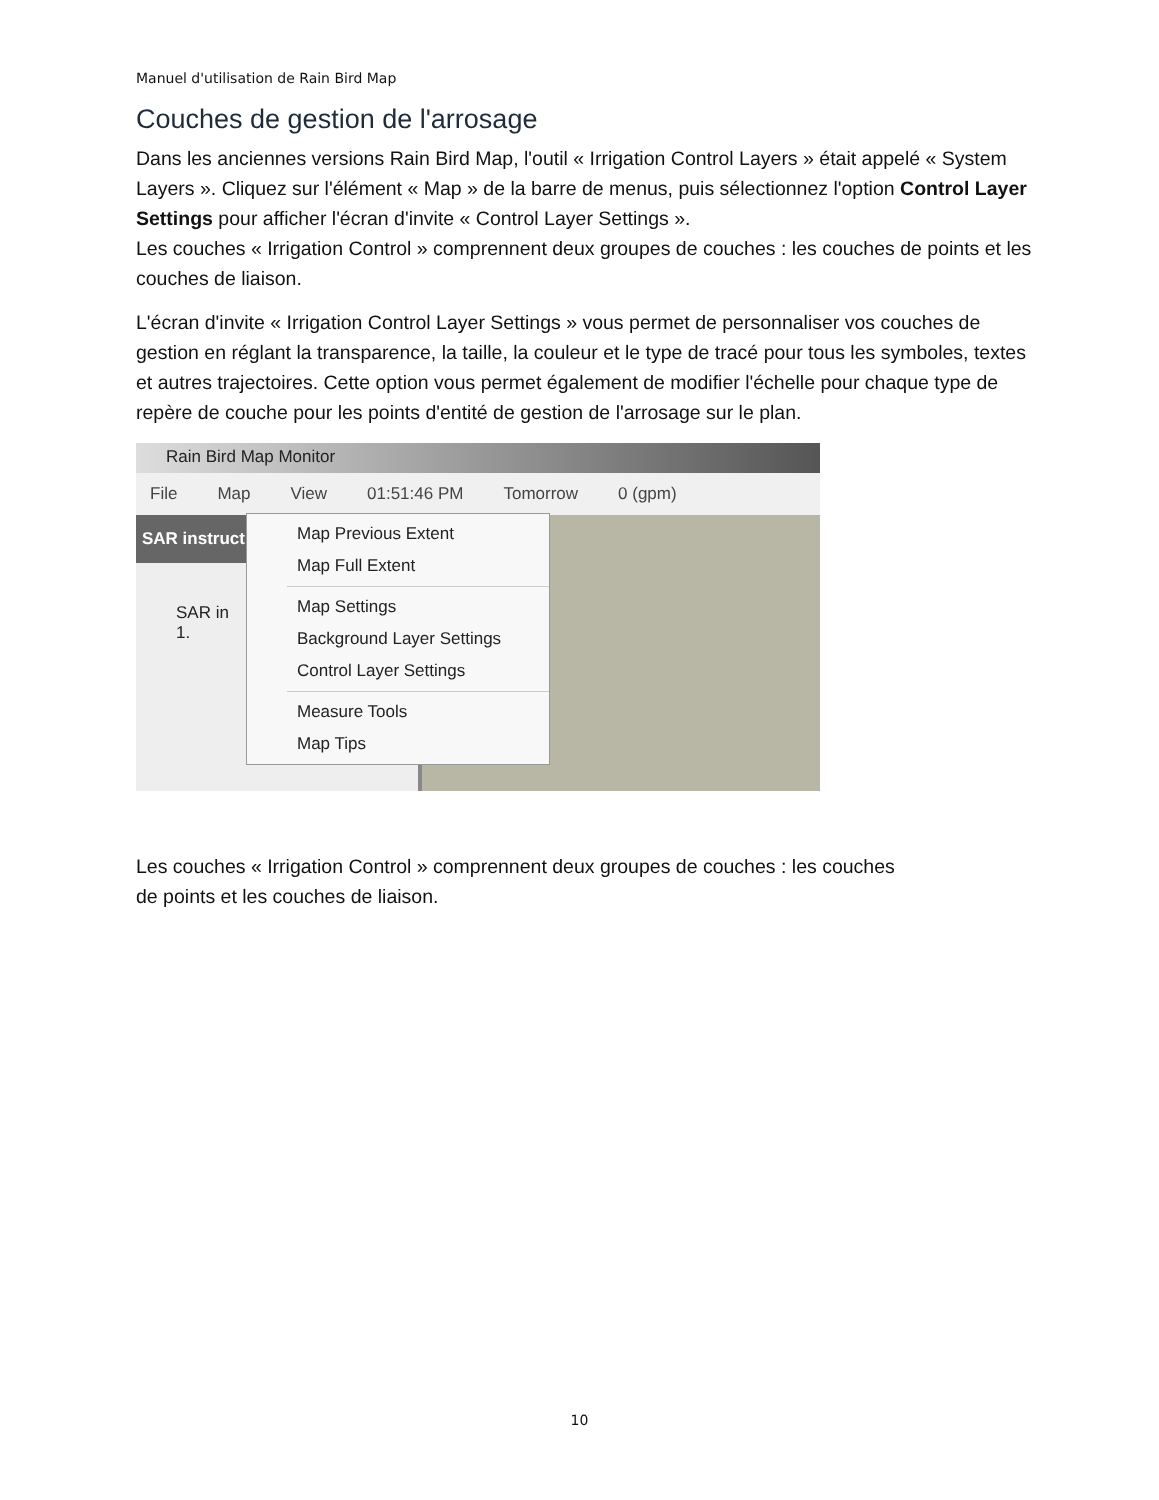Manuel d'utilisation de Rain Bird Map
Couches de gestion de l'arrosage
Dans les anciennes versions Rain Bird Map, l'outil « Irrigation Control Layers » était appelé « System Layers ». Cliquez sur l'élément « Map » de la barre de menus, puis sélectionnez l'option Control Layer Settings pour afficher l'écran d'invite « Control Layer Settings ».
Les couches « Irrigation Control » comprennent deux groupes de couches : les couches de points et les couches de liaison.
L'écran d'invite « Irrigation Control Layer Settings » vous permet de personnaliser vos couches de gestion en réglant la transparence, la taille, la couleur et le type de tracé pour tous les symboles, textes et autres trajectoires. Cette option vous permet également de modifier l'échelle pour chaque type de repère de couche pour les points d'entité de gestion de l'arrosage sur le plan.
Rain Bird Map Monitor
File Map View 01:51:46 PM Tomorrow 0 (gpm)
SAR instructi
SAR in
1.
Map Previous Extent
Map Full Extent
Map Settings
Background Layer Settings
Control Layer Settings
Measure Tools
Map Tips
Les couches « Irrigation Control » comprennent deux groupes de couches : les couches
de points et les couches de liaison.
10